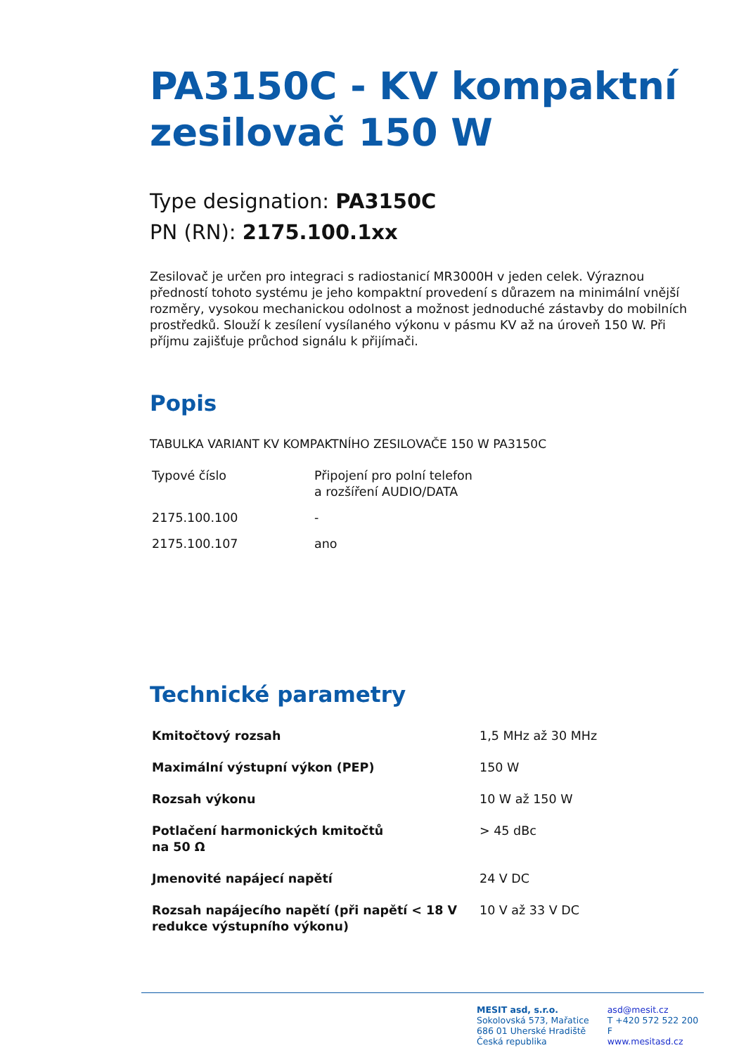PA3150C - KV kompaktní zesilovač 150 W
Type designation: PA3150C
PN (RN): 2175.100.1xx
Zesilovač je určen pro integraci s radiostanicí MR3000H v jeden celek. Výraznou předností tohoto systému je jeho kompaktní provedení s důrazem na minimální vnější rozměry, vysokou mechanickou odolnost a možnost jednoduché zástavby do mobilních prostředků. Slouží k zesílení vysílaného výkonu v pásmu KV až na úroveň 150 W. Při příjmu zajišťuje průchod signálu k přijímači.
Popis
TABULKA VARIANT KV KOMPAKTNÍHO ZESILOVAČE 150 W PA3150C
| Typové číslo | Připojení pro polní telefon a rozšíření AUDIO/DATA |
| --- | --- |
| 2175.100.100 | - |
| 2175.100.107 | ano |
Technické parametry
| Kmitočtový rozsah | 1,5 MHz až 30 MHz |
| Maximální výstupní výkon (PEP) | 150 W |
| Rozsah výkonu | 10 W až 150 W |
| Potlačení harmonických kmitočtů na 50 Ω | > 45 dBc |
| Jmenovité napájecí napětí | 24 V DC |
| Rozsah napájecího napětí (při napětí < 18 V redukce výstupního výkonu) | 10 V až 33 V DC |
MESIT asd, s.r.o.
Sokolovská 573, Mařatice
686 01 Uherské Hradiště
Česká republika
asd@mesit.cz
T +420 572 522 200
F
www.mesitasd.cz